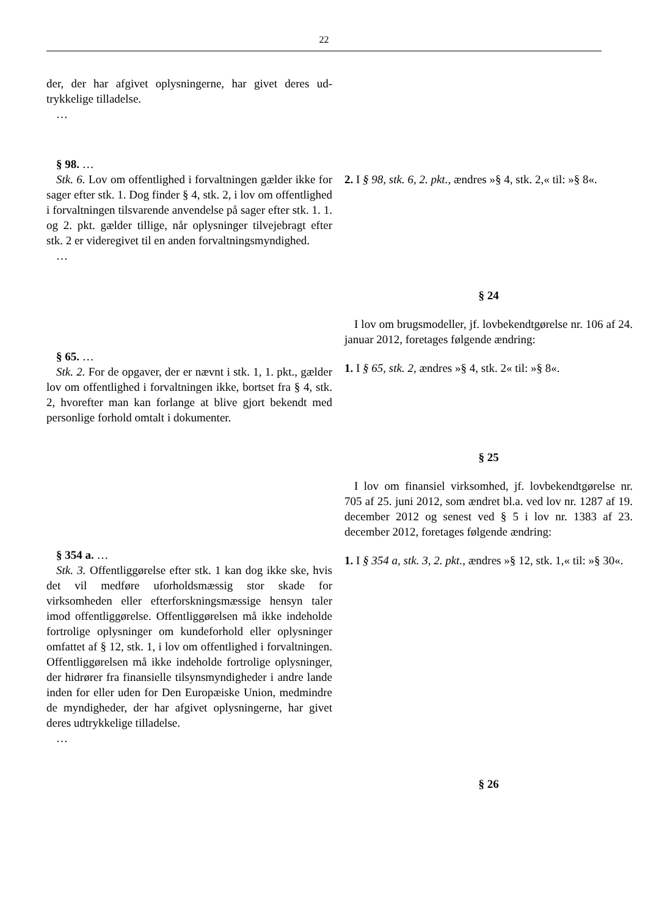22
| der, der har afgivet oplysningerne, har givet deres ud­trykkelige tilladelse. … | |
| § 98. … Stk. 6. Lov om offentlighed i forvaltningen gælder ikke for sager efter stk. 1. Dog finder § 4, stk. 2, i lov om offentlighed i forvaltningen tilsvarende anvendel­se på sager efter stk. 1. 1. og 2. pkt. gælder tillige, når oplysninger tilvejebragt efter stk. 2 er videregivet til en anden forvaltningsmyndighed. … | 2. I § 98, stk. 6, 2. pkt., ændres »§ 4, stk. 2,« til: »§ 8«. |
| § 65. … Stk. 2. For de opgaver, der er nævnt i stk. 1, 1. pkt., gælder lov om offentlighed i forvaltningen ikke, bort­set fra § 4, stk. 2, hvorefter man kan forlange at blive gjort bekendt med personlige forhold omtalt i doku­menter. | § 24 I lov om brugsmodeller, jf. lovbekendtgørelse nr. 106 af 24. januar 2012, foretages følgende ændring: 1. I § 65, stk. 2, ændres »§ 4, stk. 2« til: »§ 8«. |
| § 354 a. … Stk. 3. Offentliggørelse efter stk. 1 kan dog ikke ske, hvis det vil medføre uforholdsmæssig stor skade for virksomheden eller efterforskningsmæssige hensyn ta­ler imod offentliggørelse. Offentliggørelsen må ikke indeholde fortrolige oplysninger om kundeforhold el­ler oplysninger omfattet af § 12, stk. 1, i lov om of­fentlighed i forvaltningen. Offentliggørelsen må ikke indeholde fortrolige oplysninger, der hidrører fra fi­nansielle tilsynsmyndigheder i andre lande inden for eller uden for Den Europæiske Union, medmindre de myndigheder, der har afgivet oplysningerne, har givet deres udtrykkelige tilladelse. … | § 25 I lov om finansiel virksomhed, jf. lovbekendtgørelse nr. 705 af 25. juni 2012, som ændret bl.a. ved lov nr. 1287 af 19. december 2012 og senest ved § 5 i lov nr. 1383 af 23. december 2012, foretages følgende æn­dring: 1. I § 354 a, stk. 3, 2. pkt., ændres »§ 12, stk. 1,« til: »§ 30«. |
| | § 26 |